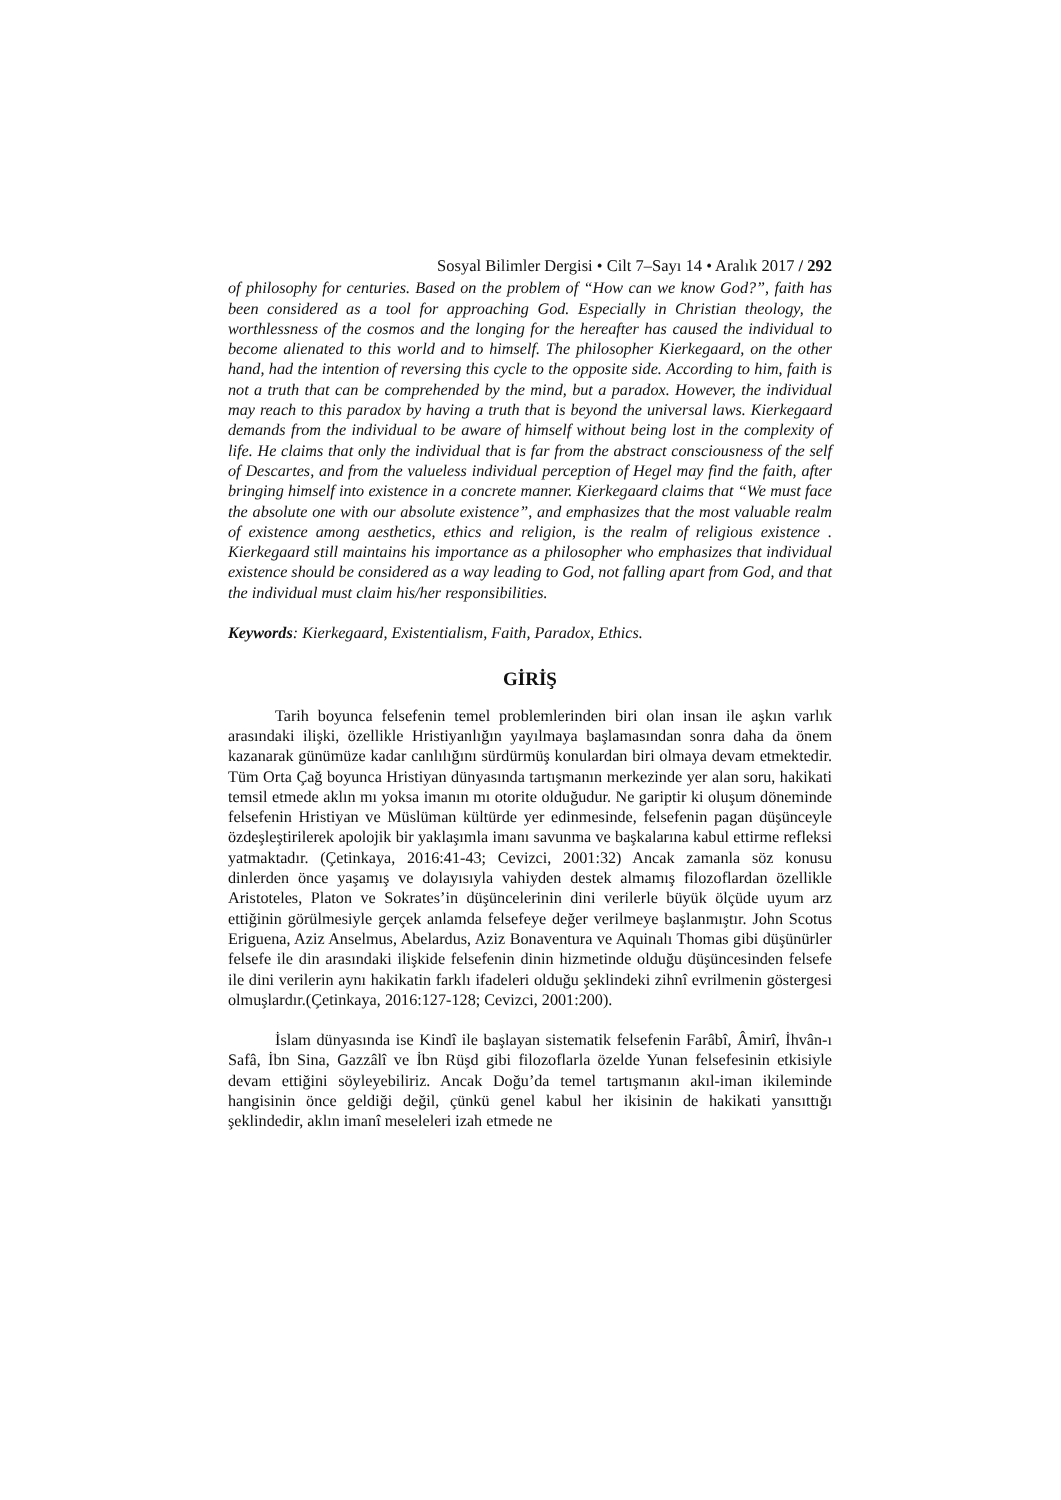Sosyal Bilimler Dergisi • Cilt 7–Sayı 14 • Aralık 2017 / 292
of philosophy for centuries. Based on the problem of “How can we know God?”, faith has been considered as a tool for approaching God. Especially in Christian theology, the worthlessness of the cosmos and the longing for the hereafter has caused the individual to become alienated to this world and to himself. The philosopher Kierkegaard, on the other hand, had the intention of reversing this cycle to the opposite side. According to him, faith is not a truth that can be comprehended by the mind, but a paradox. However, the individual may reach to this paradox by having a truth that is beyond the universal laws. Kierkegaard demands from the individual to be aware of himself without being lost in the complexity of life. He claims that only the individual that is far from the abstract consciousness of the self of Descartes, and from the valueless individual perception of Hegel may find the faith, after bringing himself into existence in a concrete manner. Kierkegaard claims that “We must face the absolute one with our absolute existence”, and emphasizes that the most valuable realm of existence among aesthetics, ethics and religion, is the realm of religious existence . Kierkegaard still maintains his importance as a philosopher who emphasizes that individual existence should be considered as a way leading to God, not falling apart from God, and that the individual must claim his/her responsibilities.
Keywords: Kierkegaard, Existentialism, Faith, Paradox, Ethics.
GİRİŞ
Tarih boyunca felsefenin temel problemlerinden biri olan insan ile aşkın varlık arasındaki ilişki, özellikle Hristiyanlığın yayılmaya başlamasından sonra daha da önem kazanarak günümüze kadar canlılığını sürdürmüş konulardan biri olmaya devam etmektedir. Tüm Orta Çağ boyunca Hristiyan dünyasında tartışmanın merkezinde yer alan soru, hakikati temsil etmede aklın mı yoksa imanın mı otorite olduğudur. Ne gariptir ki oluşum döneminde felsefenin Hristiyan ve Müslüman kültürde yer edinmesinde, felsefenin pagan düşünceyle özdeşleştirilerek apolojik bir yaklaşımla imanı savunma ve başkalarına kabul ettirme refleksi yatmaktadır. (Çetinkaya, 2016:41-43; Cevizci, 2001:32) Ancak zamanla söz konusu dinlerden önce yaşamış ve dolayısıyla vahiyden destek almamış filozoflardan özellikle Aristoteles, Platon ve Sokrates’in düşüncelerinin dini verilerle büyük ölçüde uyum arz ettiğinin görülmesiyle gerçek anlamda felsefeye değer verilmeye başlanmıştır. John Scotus Eriguena, Aziz Anselmus, Abelardus, Aziz Bonaventura ve Aquinalı Thomas gibi düşünürler felsefe ile din arasındaki ilişkide felsefenin dinin hizmetinde olduğu düşüncesinden felsefe ile dini verilerin aynı hakikatin farklı ifadeleri olduğu şeklindeki zihnî evrilmenin göstergesi olmuşlardır.(Çetinkaya, 2016:127-128; Cevizci, 2001:200).
İslam dünyasında ise Kindî ile başlayan sistematik felsefenin Farâbî, Âmirî, İhvân-ı Safâ, İbn Sina, Gazzâlî ve İbn Rüşd gibi filozoflarla özelde Yunan felsefesinin etkisiyle devam ettiğini söyleyebiliriz. Ancak Doğu’da temel tartışmanın akıl-iman ikileminde hangisinin önce geldiği değil, çünkü genel kabul her ikisinin de hakikati yansıttığı şeklindedir, aklın imanî meseleleri izah etmede ne